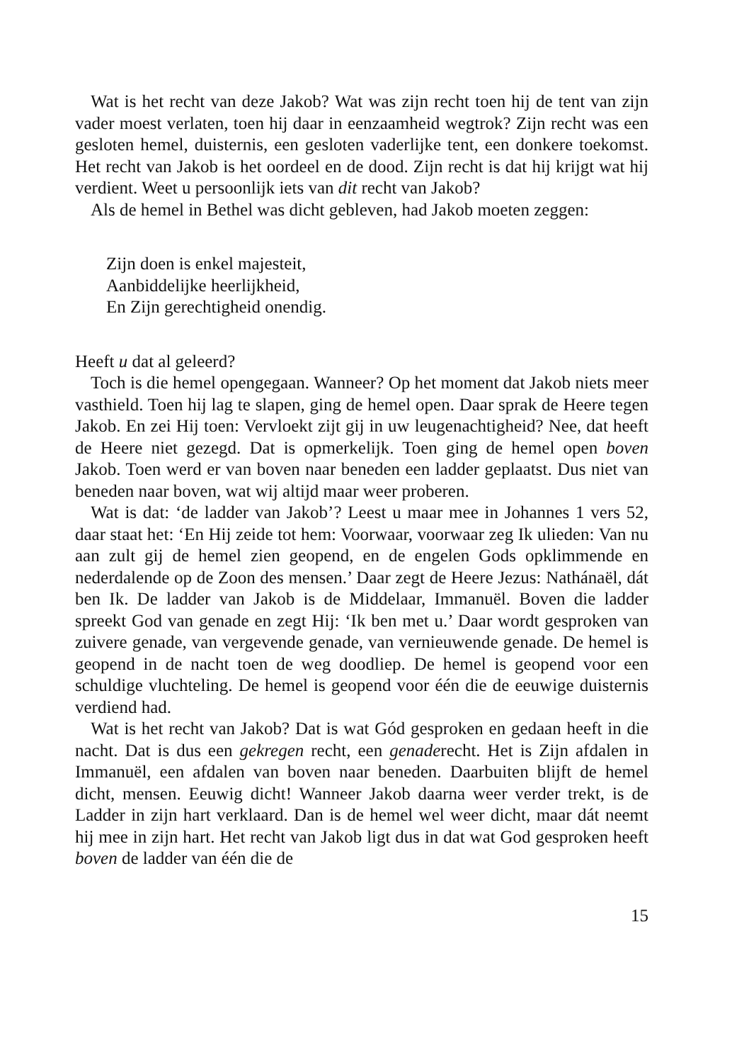Wat is het recht van deze Jakob? Wat was zijn recht toen hij de tent van zijn vader moest verlaten, toen hij daar in eenzaamheid wegtrok? Zijn recht was een gesloten hemel, duisternis, een gesloten vaderlijke tent, een donkere toekomst. Het recht van Jakob is het oordeel en de dood. Zijn recht is dat hij krijgt wat hij verdient. Weet u persoonlijk iets van dit recht van Jakob?
Als de hemel in Bethel was dicht gebleven, had Jakob moeten zeggen:
Zijn doen is enkel majesteit,
Aanbiddelijke heerlijkheid,
En Zijn gerechtigheid onendig.
Heeft u dat al geleerd?
Toch is die hemel opengegaan. Wanneer? Op het moment dat Jakob niets meer vasthield. Toen hij lag te slapen, ging de hemel open. Daar sprak de Heere tegen Jakob. En zei Hij toen: Vervloekt zijt gij in uw leugenachtigheid? Nee, dat heeft de Heere niet gezegd. Dat is opmerkelijk. Toen ging de hemel open boven Jakob. Toen werd er van boven naar beneden een ladder geplaatst. Dus niet van beneden naar boven, wat wij altijd maar weer proberen.
Wat is dat: ‘de ladder van Jakob’? Leest u maar mee in Johannes 1 vers 52, daar staat het: ‘En Hij zeide tot hem: Voorwaar, voorwaar zeg Ik ulieden: Van nu aan zult gij de hemel zien geopend, en de engelen Gods opklimmende en nederdalende op de Zoon des mensen.’ Daar zegt de Heere Jezus: Nathánaël, dát ben Ik. De ladder van Jakob is de Middelaar, Immanuël. Boven die ladder spreekt God van genade en zegt Hij: ‘Ik ben met u.’ Daar wordt gesproken van zuivere genade, van vergevende genade, van vernieuwende genade. De hemel is geopend in de nacht toen de weg doodliep. De hemel is geopend voor een schuldige vluchteling. De hemel is geopend voor één die de eeuwige duisternis verdiend had.
Wat is het recht van Jakob? Dat is wat Gód gesproken en gedaan heeft in die nacht. Dat is dus een gekregen recht, een genaderecht. Het is Zijn afdalen in Immanuël, een afdalen van boven naar beneden. Daarbuiten blijft de hemel dicht, mensen. Eeuwig dicht! Wanneer Jakob daarna weer verder trekt, is de Ladder in zijn hart verklaard. Dan is de hemel wel weer dicht, maar dát neemt hij mee in zijn hart. Het recht van Jakob ligt dus in dat wat God gesproken heeft boven de ladder van één die de
15